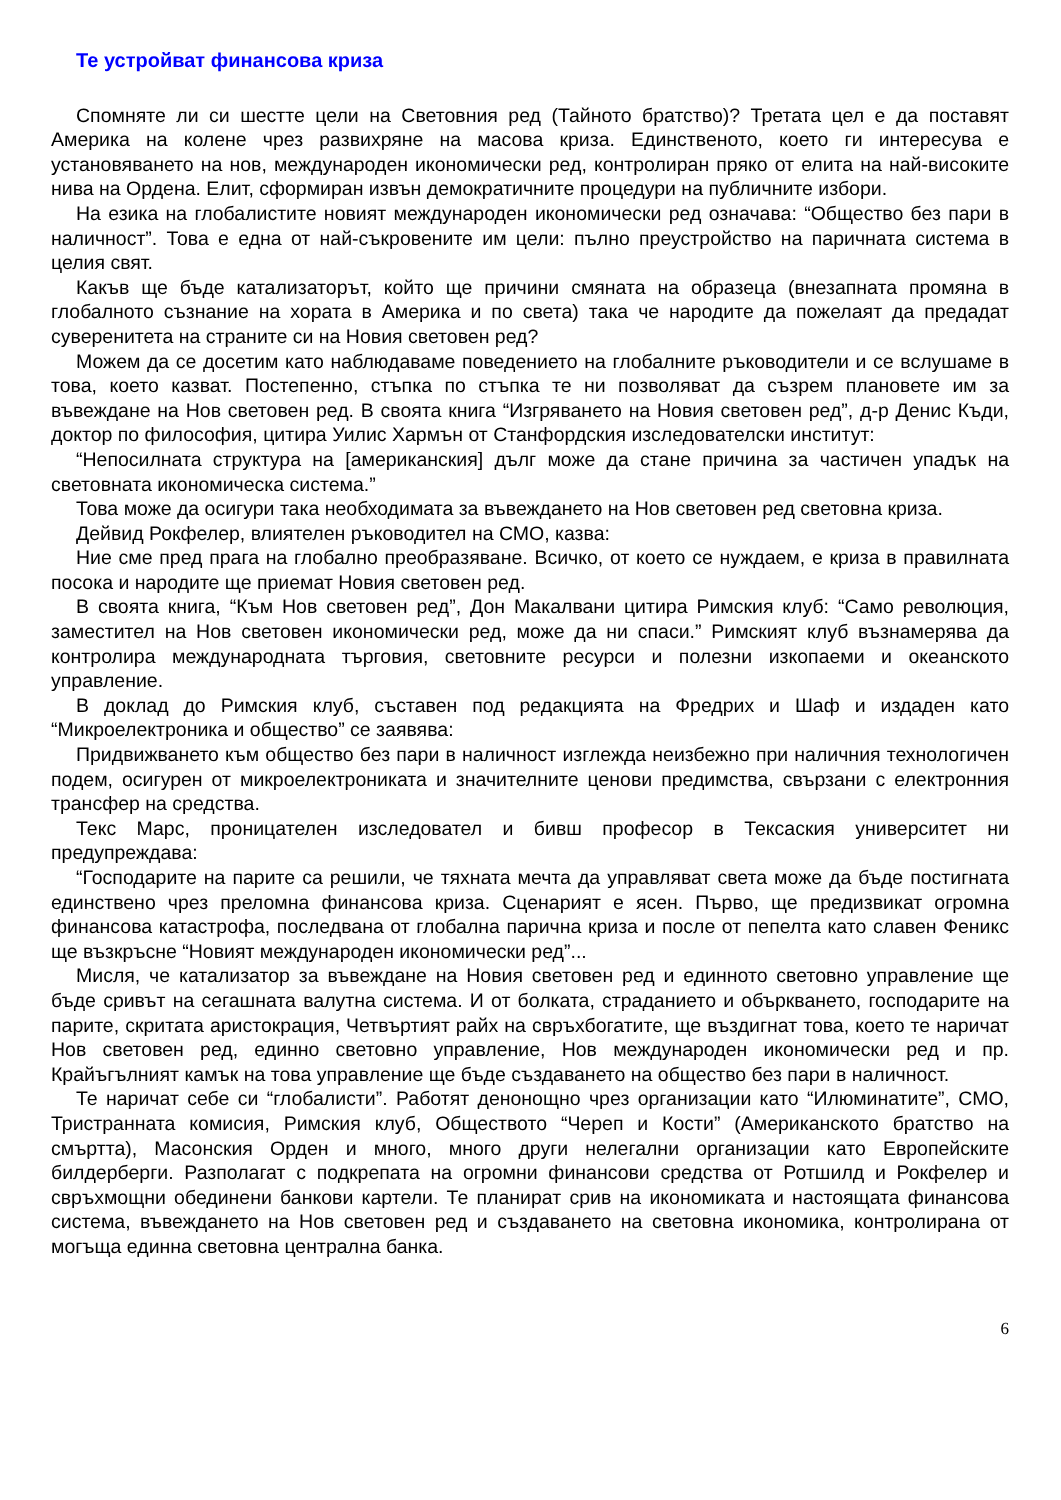Те устройват финансова криза
Спомняте ли си шестте цели на Световния ред (Тайното братство)? Третата цел е да поставят Америка на колене чрез развихряне на масова криза. Единственото, което ги интересува е установяването на нов, международен икономически ред, контролиран пряко от елита на най-високите нива на Ордена. Елит, сформиран извън демократичните процедури на публичните избори.
На езика на глобалистите новият международен икономически ред означава: “Общество без пари в наличност”. Това е една от най-съкровените им цели: пълно преустройство на паричната система в целия свят.
Какъв ще бъде катализаторът, който ще причини смяната на образеца (внезапната промяна в глобалното съзнание на хората в Америка и по света) така че народите да пожелаят да предадат суверенитета на страните си на Новия световен ред?
Можем да се досетим като наблюдаваме поведението на глобалните ръководители и се вслушаме в това, което казват. Постепенно, стъпка по стъпка те ни позволяват да съзрем плановете им за въвеждане на Нов световен ред. В своята книга “Изгряването на Новия световен ред”, д-р Денис Къди, доктор по философия, цитира Уилис Хармън от Станфордския изследователски институт:
“Непосилната структура на [американския] дълг може да стане причина за частичен упадък на световната икономическа система.”
Това може да осигури така необходимата за въвеждането на Нов световен ред световна криза.
Дейвид Рокфелер, влиятелен ръководител на СМО, казва:
Ние сме пред прага на глобално преобразяване. Всичко, от което се нуждаем, е криза в правилната посока и народите ще приемат Новия световен ред.
В своята книга, “Към Нов световен ред”, Дон Макалвани цитира Римския клуб: “Само революция, заместител на Нов световен икономически ред, може да ни спаси.” Римският клуб възнамерява да контролира международната търговия, световните ресурси и полезни изкопаеми и океанското управление.
В доклад до Римския клуб, съставен под редакцията на Фредрих и Шаф и издаден като “Микроелектроника и общество” се заявява:
Придвижването към общество без пари в наличност изглежда неизбежно при наличния технологичен подем, осигурен от микроелектрониката и значителните ценови предимства, свързани с електронния трансфер на средства.
Текс Марс, проницателен изследовател и бивш професор в Тексаския университет ни предупреждава:
“Господарите на парите са решили, че тяхната мечта да управляват света може да бъде постигната единствено чрез преломна финансова криза. Сценарият е ясен. Първо, ще предизвикат огромна финансова катастрофа, последвана от глобална парична криза и после от пепелта като славен Феникс ще възкръсне “Новият международен икономически ред”...
Мисля, че катализатор за въвеждане на Новия световен ред и единното световно управление ще бъде сривът на сегашната валутна система. И от болката, страданието и объркването, господарите на парите, скритата аристокрация, Четвъртият райх на свръхбогатите, ще въздигнат това, което те наричат Нов световен ред, единно световно управление, Нов международен икономически ред и пр. Крайъгълният камък на това управление ще бъде създаването на общество без пари в наличност.
Те наричат себе си “глобалисти”. Работят денонощно чрез организации като “Илюминатите”, СМО, Тристранната комисия, Римския клуб, Обществото “Череп и Кости” (Американското братство на смъртта), Масонския Орден и много, много други нелегални организации като Европейските билдерберги. Разполагат с подкрепата на огромни финансови средства от Ротшилд и Рокфелер и свръхмощни обединени банкови картели. Те планират срив на икономиката и настоящата финансова система, въвеждането на Нов световен ред и създаването на световна икономика, контролирана от могъща единна световна централна банка.
6